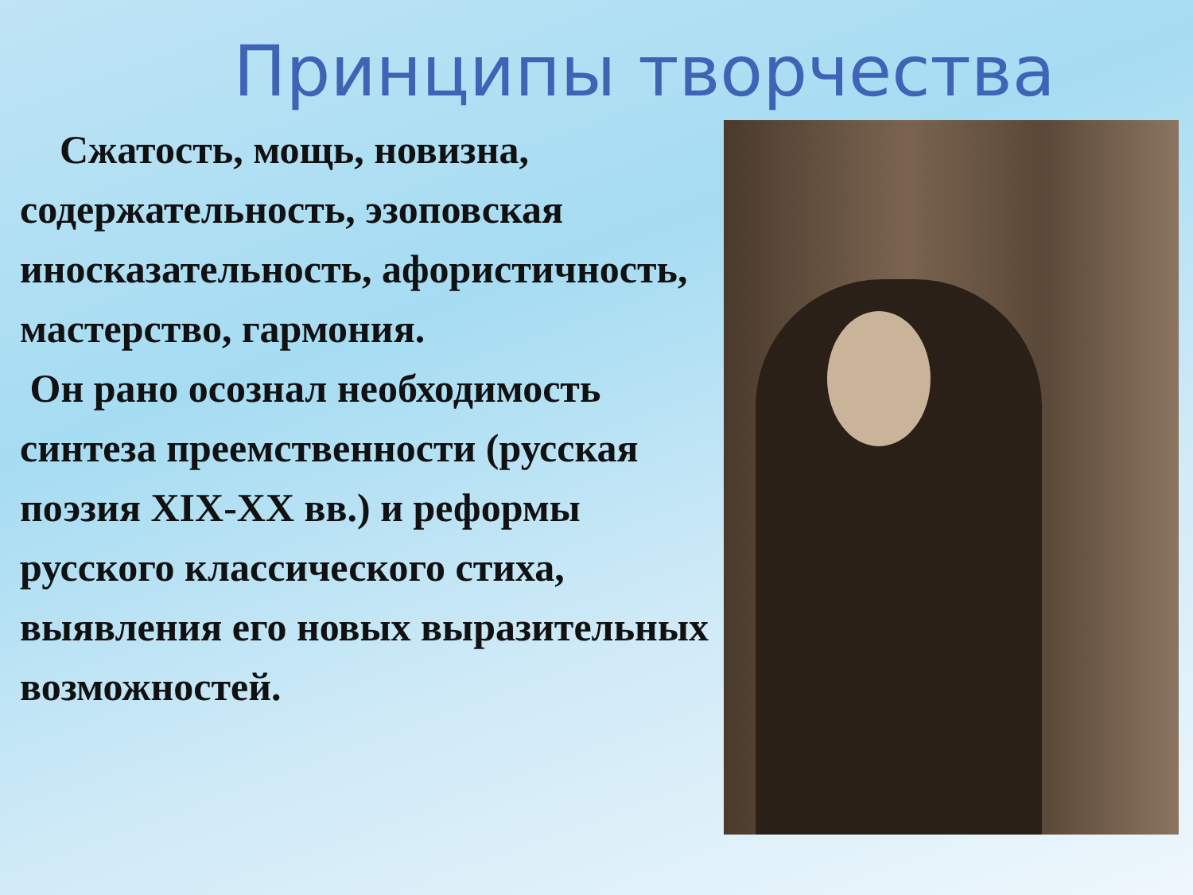Принципы творчества
Сжатость, мощь, новизна, содержательность, эзоповская иносказательность, афористичность, мастерство, гармония.
Он рано осознал необходимость синтеза преемственности (русская поэзия XIX-XX вв.) и реформы русского классического стиха, выявления его новых выразительных возможностей.